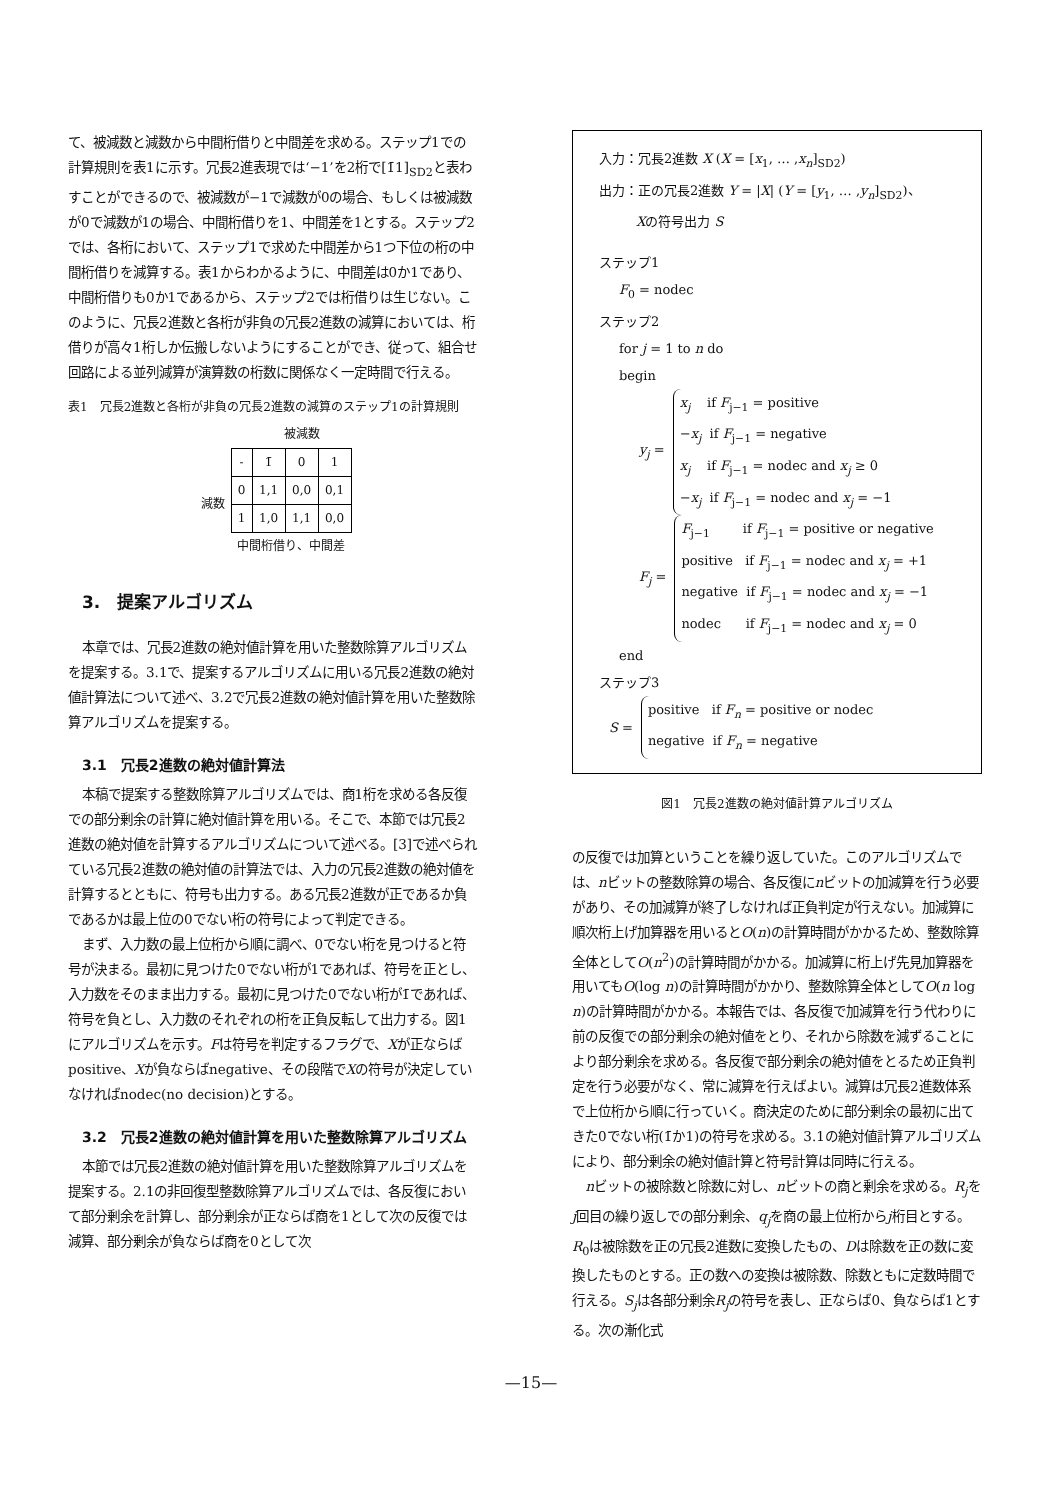て、被減数と減数から中間桁借りと中間差を求める。ステップ1での計算規則を表1に示す。冗長2進表現では‘−1’を2桁で[1̄1]<sub>SD2</sub>と表わすことができるので、被減数が−1で減数が0の場合、もしくは被減数が0で減数が1の場合、中間桁借りを1、中間差を1とする。ステップ2では、各桁において、ステップ1で求めた中間差から1つ下位の桁の中間桁借りを減算する。表1からわかるように、中間差は0か1であり、中間桁借りも0か1であるから、ステップ2では桁借りは生じない。このように、冗長2進数と各桁が非負の冗長2進数の減算においては、桁借りが高々1桁しか伝搬しないようにすることができ、従って、組合せ回路による並列減算が演算数の桁数に関係なく一定時間で行える。
表1　冗長2進数と各桁が非負の冗長2進数の減算のステップ1の計算規則
| | | 被減数 | | |
| | - | 1̄ | 0 | 1 |
| 減数 | 0 | 1,1 | 0,0 | 0,1 |
| | 1 | 1,0 | 1,1 | 0,0 |
| | 中間桁借り、中間差 | | | |
3.　提案アルゴリズム
本章では、冗長2進数の絶対値計算を用いた整数除算アルゴリズムを提案する。3.1で、提案するアルゴリズムに用いる冗長2進数の絶対値計算法について述べ、3.2で冗長2進数の絶対値計算を用いた整数除算アルゴリズムを提案する。
3.1　冗長2進数の絶対値計算法
本稿で提案する整数除算アルゴリズムでは、商1桁を求める各反復での部分剰余の計算に絶対値計算を用いる。そこで、本節では冗長2進数の絶対値を計算するアルゴリズムについて述べる。[3]で述べられている冗長2進数の絶対値の計算法では、入力の冗長2進数の絶対値を計算するとともに、符号も出力する。ある冗長2進数が正であるか負であるかは最上位の0でない桁の符号によって判定できる。
まず、入力数の最上位桁から順に調べ、0でない桁を見つけると符号が決まる。最初に見つけた0でない桁が1であれば、符号を正とし、入力数をそのまま出力する。最初に見つけた0でない桁が1̄であれば、符号を負とし、入力数のそれぞれの桁を正負反転して出力する。図1にアルゴリズムを示す。Fは符号を判定するフラグで、Xが正ならばpositive、Xが負ならばnegative、その段階でXの符号が決定していなければnodec(no decision)とする。
3.2　冗長2進数の絶対値計算を用いた整数除算アルゴリズム
本節では冗長2進数の絶対値計算を用いた整数除算アルゴリズムを提案する。2.1の非回復型整数除算アルゴリズムでは、各反復において部分剰余を計算し、部分剰余が正ならば商を1として次の反復では減算、部分剰余が負ならば商を0として次
入力：冗長2進数 X (X = [x<sub>1</sub>, … ,x<sub>n</sub>]<sub>SD2</sub>)
出力：正の冗長2進数 Y = |X| (Y = [y<sub>1</sub>, … ,y<sub>n</sub>]<sub>SD2</sub>)、
Xの符号出力 S
ステップ1
F<sub>0</sub> = nodec
ステップ2
for j = 1 to n do
begin
y<sub>j</sub> =
x<sub>j</sub> if F<sub>j−1</sub> = positive
−x<sub>j</sub> if F<sub>j−1</sub> = negative
x<sub>j</sub> if F<sub>j−1</sub> = nodec and x<sub>j</sub> ≥ 0
−x<sub>j</sub> if F<sub>j−1</sub> = nodec and x<sub>j</sub> = −1
F<sub>j</sub> =
F<sub>j−1</sub> if F<sub>j−1</sub> = positive or negative
positive if F<sub>j−1</sub> = nodec and x<sub>j</sub> = +1
negative if F<sub>j−1</sub> = nodec and x<sub>j</sub> = −1
nodec if F<sub>j−1</sub> = nodec and x<sub>j</sub> = 0
end
ステップ3
S =
positive if F<sub>n</sub> = positive or nodec
negative if F<sub>n</sub> = negative
図1　冗長2進数の絶対値計算アルゴリズム
の反復では加算ということを繰り返していた。このアルゴリズムでは、nビットの整数除算の場合、各反復にnビットの加減算を行う必要があり、その加減算が終了しなければ正負判定が行えない。加減算に順次桁上げ加算器を用いるとO(n)の計算時間がかかるため、整数除算全体としてO(n<sup>2</sup>)の計算時間がかかる。加減算に桁上げ先見加算器を用いてもO(log n)の計算時間がかかり、整数除算全体としてO(n log n)の計算時間がかかる。本報告では、各反復で加減算を行う代わりに前の反復での部分剰余の絶対値をとり、それから除数を減ずることにより部分剰余を求める。各反復で部分剰余の絶対値をとるため正負判定を行う必要がなく、常に減算を行えばよい。減算は冗長2進数体系で上位桁から順に行っていく。商決定のために部分剰余の最初に出てきた0でない桁(1̄か1)の符号を求める。3.1の絶対値計算アルゴリズムにより、部分剰余の絶対値計算と符号計算は同時に行える。
nビットの被除数と除数に対し、nビットの商と剰余を求める。R<sub>j</sub>をj回目の繰り返しでの部分剰余、q<sub>j</sub>を商の最上位桁からj桁目とする。R<sub>0</sub>は被除数を正の冗長2進数に変換したもの、Dは除数を正の数に変換したものとする。正の数への変換は被除数、除数ともに定数時間で行える。S<sub>j</sub>は各部分剰余R<sub>j</sub>の符号を表し、正ならば0、負ならば1とする。次の漸化式
—15—